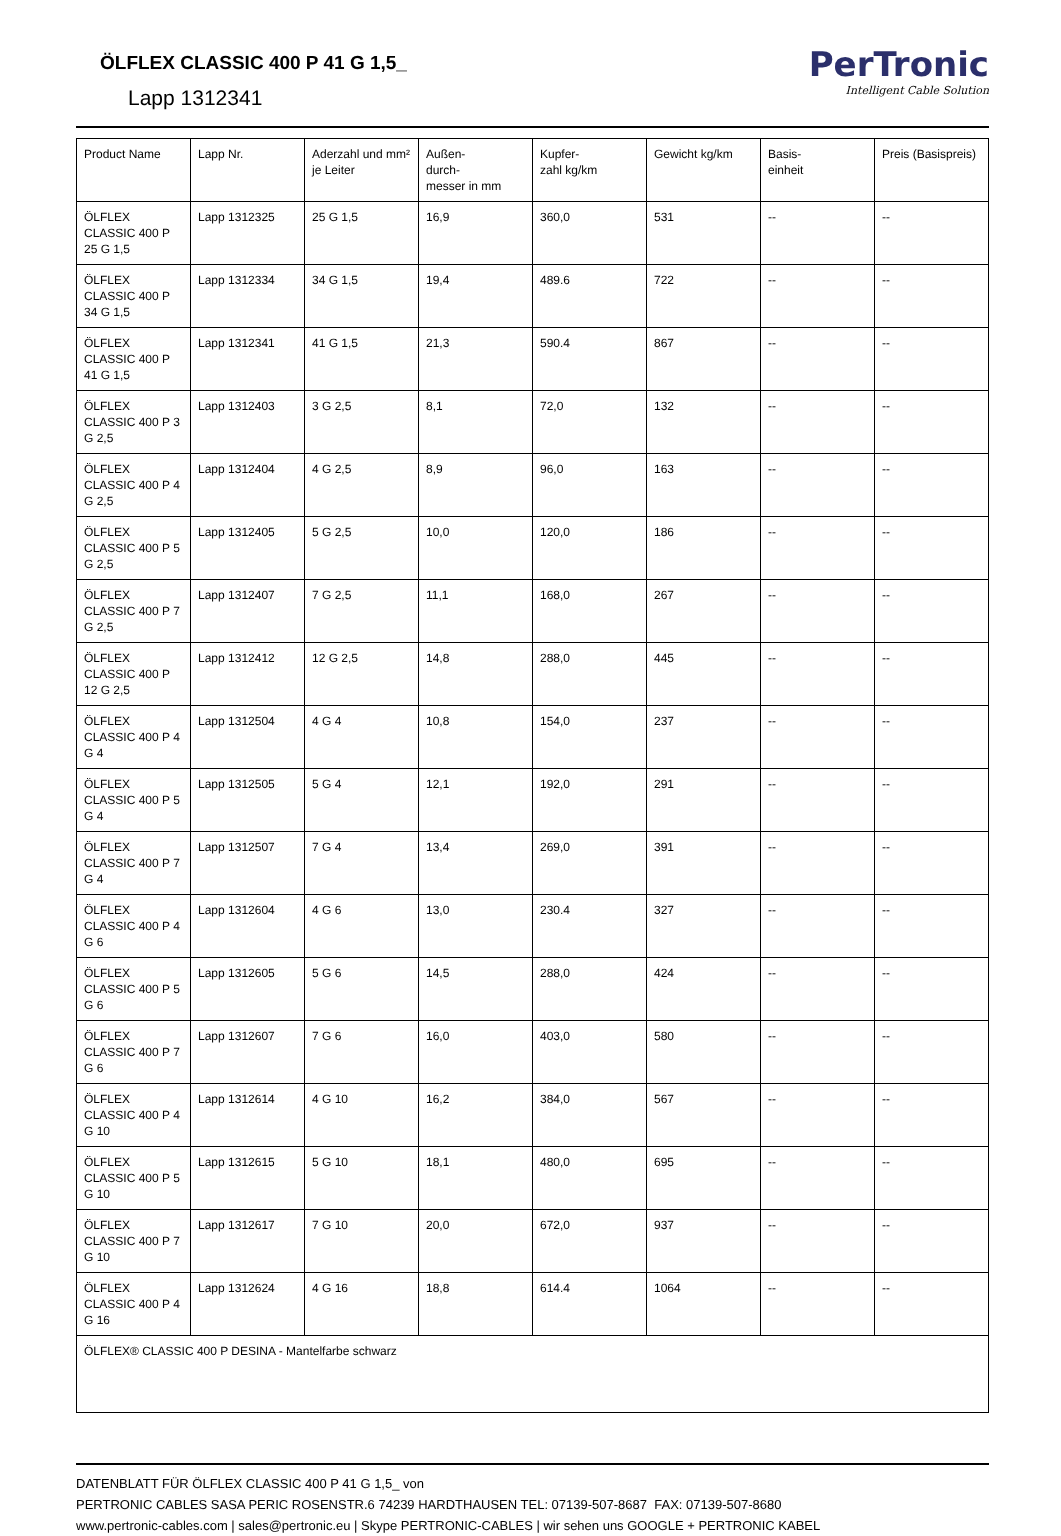ÖLFLEX CLASSIC 400 P 41 G 1,5_
Lapp 1312341
PerTronic
Intelligent Cable Solution
| Product Name | Lapp Nr. | Aderzahl und mm² je Leiter | Außen- durch- messer in mm | Kupfer- zahl kg/km | Gewicht kg/km | Basis- einheit | Preis (Basispreis) |
| --- | --- | --- | --- | --- | --- | --- | --- |
| ÖLFLEX CLASSIC 400 P 25 G 1,5 | Lapp 1312325 | 25 G 1,5 | 16,9 | 360,0 | 531 | -- | -- |
| ÖLFLEX CLASSIC 400 P 34 G 1,5 | Lapp 1312334 | 34 G 1,5 | 19,4 | 489.6 | 722 | -- | -- |
| ÖLFLEX CLASSIC 400 P 41 G 1,5 | Lapp 1312341 | 41 G 1,5 | 21,3 | 590.4 | 867 | -- | -- |
| ÖLFLEX CLASSIC 400 P 3 G 2,5 | Lapp 1312403 | 3 G 2,5 | 8,1 | 72,0 | 132 | -- | -- |
| ÖLFLEX CLASSIC 400 P 4 G 2,5 | Lapp 1312404 | 4 G 2,5 | 8,9 | 96,0 | 163 | -- | -- |
| ÖLFLEX CLASSIC 400 P 5 G 2,5 | Lapp 1312405 | 5 G 2,5 | 10,0 | 120,0 | 186 | -- | -- |
| ÖLFLEX CLASSIC 400 P 7 G 2,5 | Lapp 1312407 | 7 G 2,5 | 11,1 | 168,0 | 267 | -- | -- |
| ÖLFLEX CLASSIC 400 P 12 G 2,5 | Lapp 1312412 | 12 G 2,5 | 14,8 | 288,0 | 445 | -- | -- |
| ÖLFLEX CLASSIC 400 P 4 G 4 | Lapp 1312504 | 4 G 4 | 10,8 | 154,0 | 237 | -- | -- |
| ÖLFLEX CLASSIC 400 P 5 G 4 | Lapp 1312505 | 5 G 4 | 12,1 | 192,0 | 291 | -- | -- |
| ÖLFLEX CLASSIC 400 P 7 G 4 | Lapp 1312507 | 7 G 4 | 13,4 | 269,0 | 391 | -- | -- |
| ÖLFLEX CLASSIC 400 P 4 G 6 | Lapp 1312604 | 4 G 6 | 13,0 | 230.4 | 327 | -- | -- |
| ÖLFLEX CLASSIC 400 P 5 G 6 | Lapp 1312605 | 5 G 6 | 14,5 | 288,0 | 424 | -- | -- |
| ÖLFLEX CLASSIC 400 P 7 G 6 | Lapp 1312607 | 7 G 6 | 16,0 | 403,0 | 580 | -- | -- |
| ÖLFLEX CLASSIC 400 P 4 G 10 | Lapp 1312614 | 4 G 10 | 16,2 | 384,0 | 567 | -- | -- |
| ÖLFLEX CLASSIC 400 P 5 G 10 | Lapp 1312615 | 5 G 10 | 18,1 | 480,0 | 695 | -- | -- |
| ÖLFLEX CLASSIC 400 P 7 G 10 | Lapp 1312617 | 7 G 10 | 20,0 | 672,0 | 937 | -- | -- |
| ÖLFLEX CLASSIC 400 P 4 G 16 | Lapp 1312624 | 4 G 16 | 18,8 | 614.4 | 1064 | -- | -- |
| ÖLFLEX® CLASSIC 400 P DESINA - Mantelfarbe schwarz | | | | | | | |
DATENBLATT FÜR ÖLFLEX CLASSIC 400 P 41 G 1,5_ von
PERTRONIC CABLES SASA PERIC ROSENSTR.6 74239 HARDTHAUSEN TEL: 07139-507-8687 FAX: 07139-507-8680
www.pertronic-cables.com | sales@pertronic.eu | Skype PERTRONIC-CABLES | wir sehen uns GOOGLE + PERTRONIC KABEL